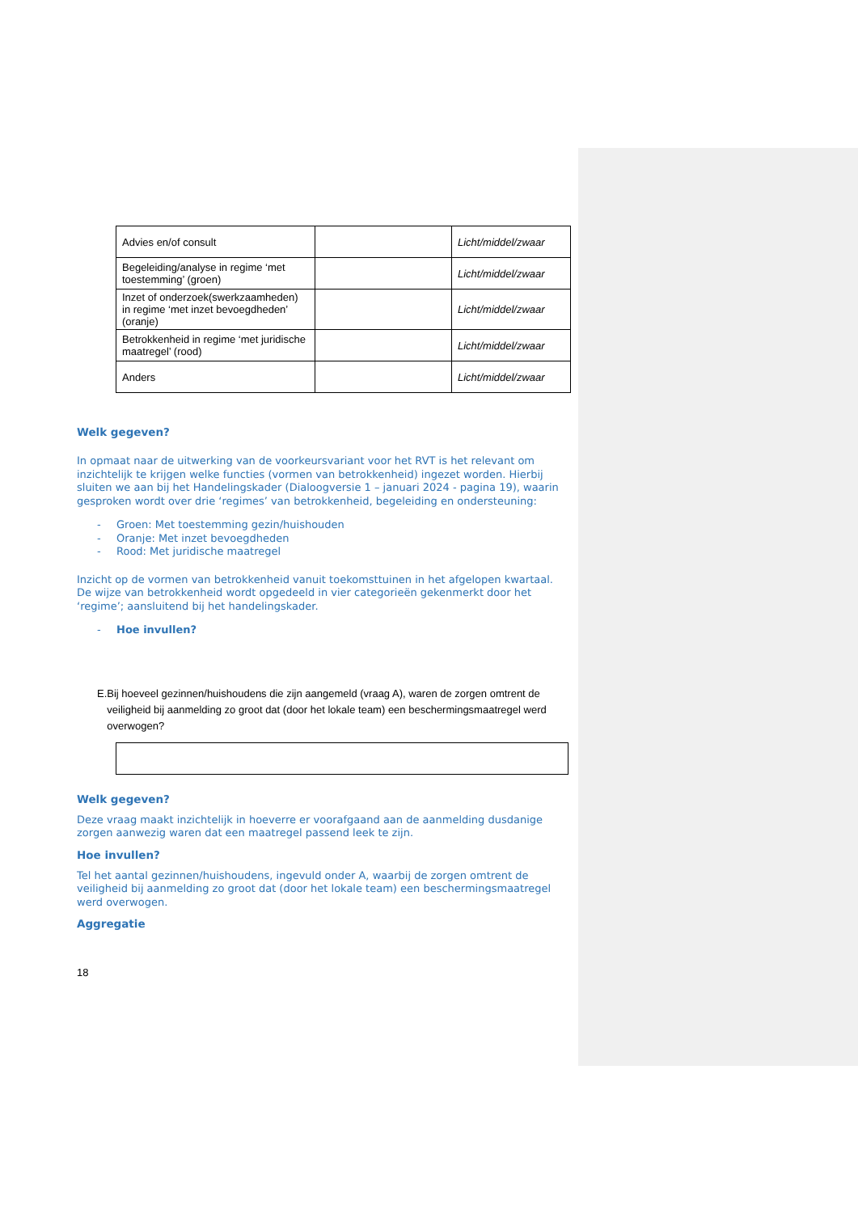| Advies en/of consult | | Licht/middel/zwaar |
| Begeleiding/analyse in regime ‘met toestemming’ (groen) | | Licht/middel/zwaar |
| Inzet of onderzoek(swerkzaamheden) in regime ‘met inzet bevoegdheden’ (oranje) | | Licht/middel/zwaar |
| Betrokkenheid in regime ‘met juridische maatregel’ (rood) | | Licht/middel/zwaar |
| Anders | | Licht/middel/zwaar |
Welk gegeven?
In opmaat naar de uitwerking van de voorkeursvariant voor het RVT is het relevant om inzichtelijk te krijgen welke functies (vormen van betrokkenheid) ingezet worden. Hierbij sluiten we aan bij het Handelingskader (Dialoogversie 1 – januari 2024 - pagina 19), waarin gesproken wordt over drie ‘regimes’ van betrokkenheid, begeleiding en ondersteuning:
- Groen: Met toestemming gezin/huishouden
- Oranje: Met inzet bevoegdheden
- Rood: Met juridische maatregel
Inzicht op de vormen van betrokkenheid vanuit toekomsttuinen in het afgelopen kwartaal. De wijze van betrokkenheid wordt opgedeeld in vier categorieën gekenmerkt door het ‘regime’; aansluitend bij het handelingskader.
- Hoe invullen?
E. Bij hoeveel gezinnen/huishoudens die zijn aangemeld (vraag A), waren de zorgen omtrent de veiligheid bij aanmelding zo groot dat (door het lokale team) een beschermingsmaatregel werd overwogen?
Welk gegeven?
Deze vraag maakt inzichtelijk in hoeverre er voorafgaand aan de aanmelding dusdanige zorgen aanwezig waren dat een maatregel passend leek te zijn.
Hoe invullen?
Tel het aantal gezinnen/huishoudens, ingevuld onder A, waarbij de zorgen omtrent de veiligheid bij aanmelding zo groot dat (door het lokale team) een beschermingsmaatregel werd overwogen.
Aggregatie
18